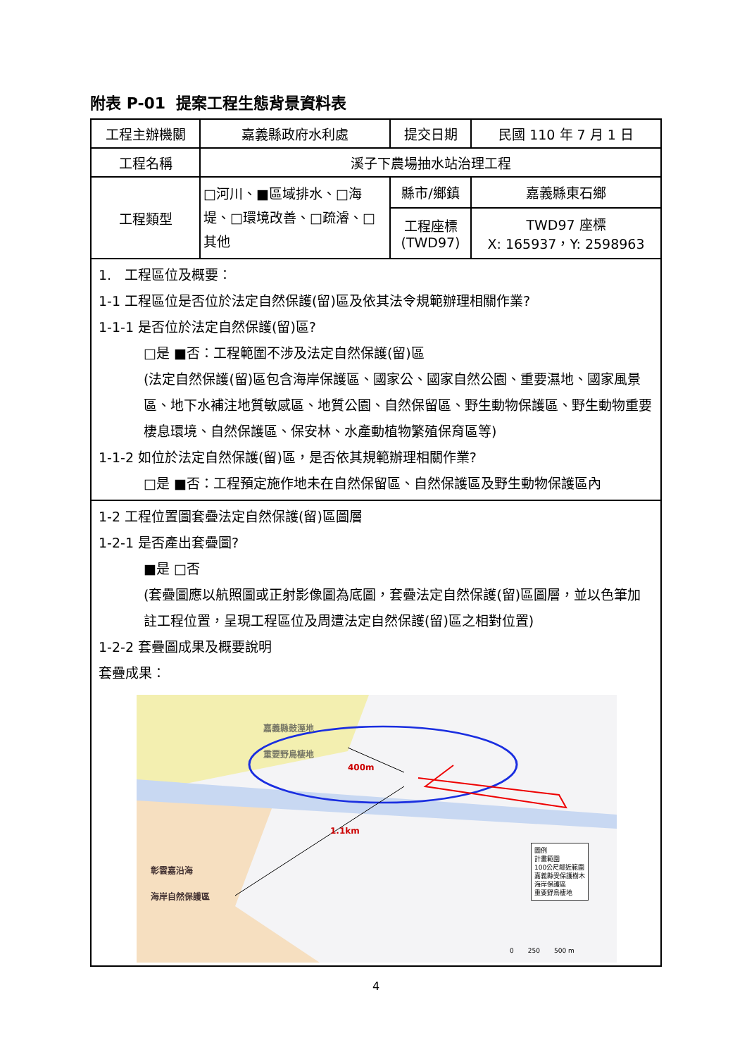附表 P-01 提案工程生態背景資料表
| 工程主辦機關 | 嘉義縣政府水利處 | 提交日期 | 民國 110 年 7 月 1 日 |
| 工程名稱 | 溪子下農場抽水站治理工程 | | |
| 工程類型 | □河川、■區域排水、□海堤、□環境改善、□疏濬、□其他 | 縣市/鄉鎮 | 嘉義縣東石鄉 |
| | | 工程座標 (TWD97) | TWD97 座標 X: 165937，Y: 2598963 |
1.　工程區位及概要：
1-1 工程區位是否位於法定自然保護(留)區及依其法令規範辦理相關作業?
1-1-1 是否位於法定自然保護(留)區?
□是 ■否：工程範圍不涉及法定自然保護(留)區
(法定自然保護(留)區包含海岸保護區、國家公、國家自然公園、重要濕地、國家風景區、地下水補注地質敏感區、地質公園、自然保留區、野生動物保護區、野生動物重要棲息環境、自然保護區、保安林、水產動植物繁殖保育區等)
1-1-2 如位於法定自然保護(留)區，是否依其規範辦理相關作業?
□是 ■否：工程預定施作地未在自然保留區、自然保護區及野生動物保護區內
1-2 工程位置圖套疊法定自然保護(留)區圖層
1-2-1 是否產出套疊圖?
■是 □否
(套疊圖應以航照圖或正射影像圖為底圖，套疊法定自然保護(留)區圖層，並以色筆加註工程位置，呈現工程區位及周遭法定自然保護(留)區之相對位置)
1-2-2 套疊圖成果及概要說明
套疊成果：
嘉義縣鼓溼地
重要野鳥棲地
400m
1.1km
彰雲嘉沿海
海岸自然保護區
圖例
計畫範圍
100公尺鄰近範圍
嘉義縣受保護樹木
海岸保護區
重要野鳥棲地
0 250 500 m
4